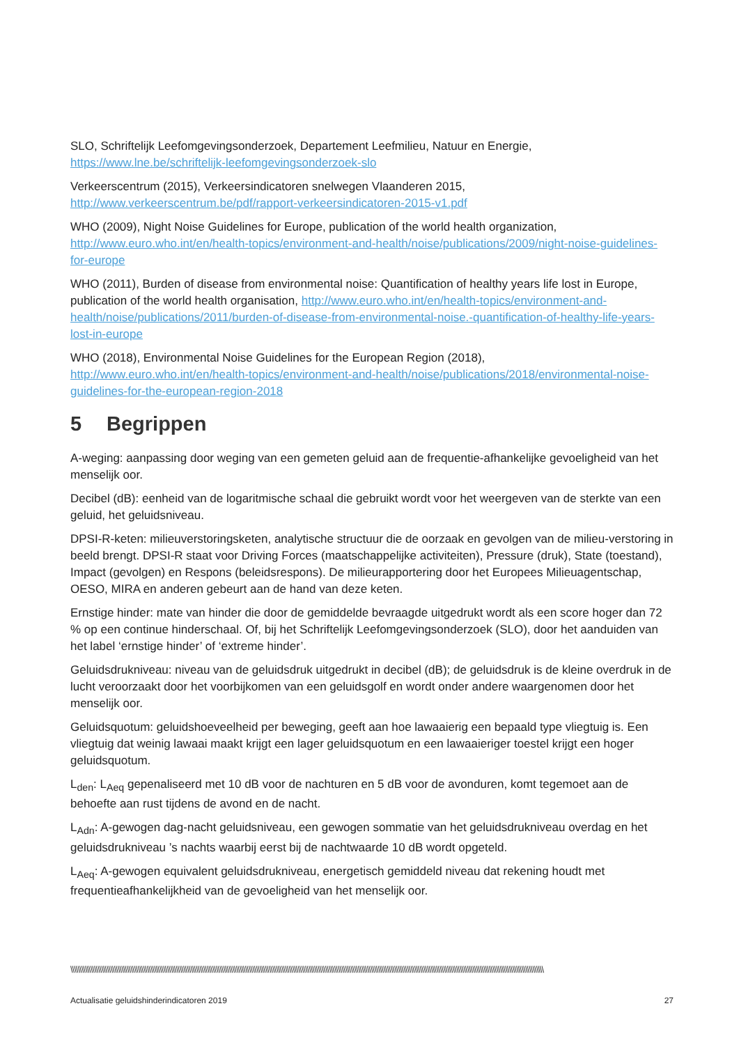SLO, Schriftelijk Leefomgevingsonderzoek, Departement Leefmilieu, Natuur en Energie,
https://www.lne.be/schriftelijk-leefomgevingsonderzoek-slo
Verkeerscentrum (2015), Verkeersindicatoren snelwegen Vlaanderen 2015,
http://www.verkeerscentrum.be/pdf/rapport-verkeersindicatoren-2015-v1.pdf
WHO (2009), Night Noise Guidelines for Europe, publication of the world health organization, http://www.euro.who.int/en/health-topics/environment-and-health/noise/publications/2009/night-noise-guidelines-for-europe
WHO (2011), Burden of disease from environmental noise: Quantification of healthy years life lost in Europe, publication of the world health organisation, http://www.euro.who.int/en/health-topics/environment-and-health/noise/publications/2011/burden-of-disease-from-environmental-noise.-quantification-of-healthy-life-years-lost-in-europe
WHO (2018), Environmental Noise Guidelines for the European Region (2018),
http://www.euro.who.int/en/health-topics/environment-and-health/noise/publications/2018/environmental-noise-guidelines-for-the-european-region-2018
5 Begrippen
A-weging: aanpassing door weging van een gemeten geluid aan de frequentie-afhankelijke gevoeligheid van het menselijk oor.
Decibel (dB): eenheid van de logaritmische schaal die gebruikt wordt voor het weergeven van de sterkte van een geluid, het geluidsniveau.
DPSI-R-keten: milieuverstoringsketen, analytische structuur die de oorzaak en gevolgen van de milieu-verstoring in beeld brengt. DPSI-R staat voor Driving Forces (maatschappelijke activiteiten), Pressure (druk), State (toestand), Impact (gevolgen) en Respons (beleidsrespons). De milieurapportering door het Europees Milieuagentschap, OESO, MIRA en anderen gebeurt aan de hand van deze keten.
Ernstige hinder: mate van hinder die door de gemiddelde bevraagde uitgedrukt wordt als een score hoger dan 72 % op een continue hinderschaal. Of, bij het Schriftelijk Leefomgevingsonderzoek (SLO), door het aanduiden van het label ‘ernstige hinder’ of ‘extreme hinder’.
Geluidsdrukniveau: niveau van de geluidsdruk uitgedrukt in decibel (dB); de geluidsdruk is de kleine overdruk in de lucht veroorzaakt door het voorbijkomen van een geluidsgolf en wordt onder andere waargenomen door het menselijk oor.
Geluidsquotum: geluidshoeveelheid per beweging, geeft aan hoe lawaaierig een bepaald type vliegtuig is. Een vliegtuig dat weinig lawaai maakt krijgt een lager geluidsquotum en een lawaaieriger toestel krijgt een hoger geluidsquotum.
L<sub>den</sub>: L<sub>Aeq</sub> gepenaliseerd met 10 dB voor de nachturen en 5 dB voor de avonduren, komt tegemoet aan de behoefte aan rust tijdens de avond en de nacht.
L<sub>Adn</sub>: A-gewogen dag-nacht geluidsniveau, een gewogen sommatie van het geluidsdrukniveau overdag en het geluidsdrukniveau ’s nachts waarbij eerst bij de nachtwaarde 10 dB wordt opgeteld.
L<sub>Aeq</sub>: A-gewogen equivalent geluidsdrukniveau, energetisch gemiddeld niveau dat rekening houdt met frequentieafhankelijkheid van de gevoeligheid van het menselijk oor.
\\\\\\\\\\\\\\\\\\\\\\\\\\\\\\\\\\\\\\\\\\\\\\\\\\\\\\\\\\\\\\\\\\\\\\\\\\\\\\\\\\\\\\\\\\\\\\\\\\\\\\\\\\\\\\\\\\\\\\\\\\\\\\\\\\\\\\\\\\\\\\\\\\\\\\\\\\\\\\\\\\\\\\\\\\\\\\\\\\\\\\\\\\\\\\\\\\\\\\\\\\\\\\\\\\\\\\\\\\\\\\\\\\\\\\\\\\\\\\\\\\\\\\\\\\\\\\\\\\\\
Actualisatie geluidshinderindicatoren 2019 27